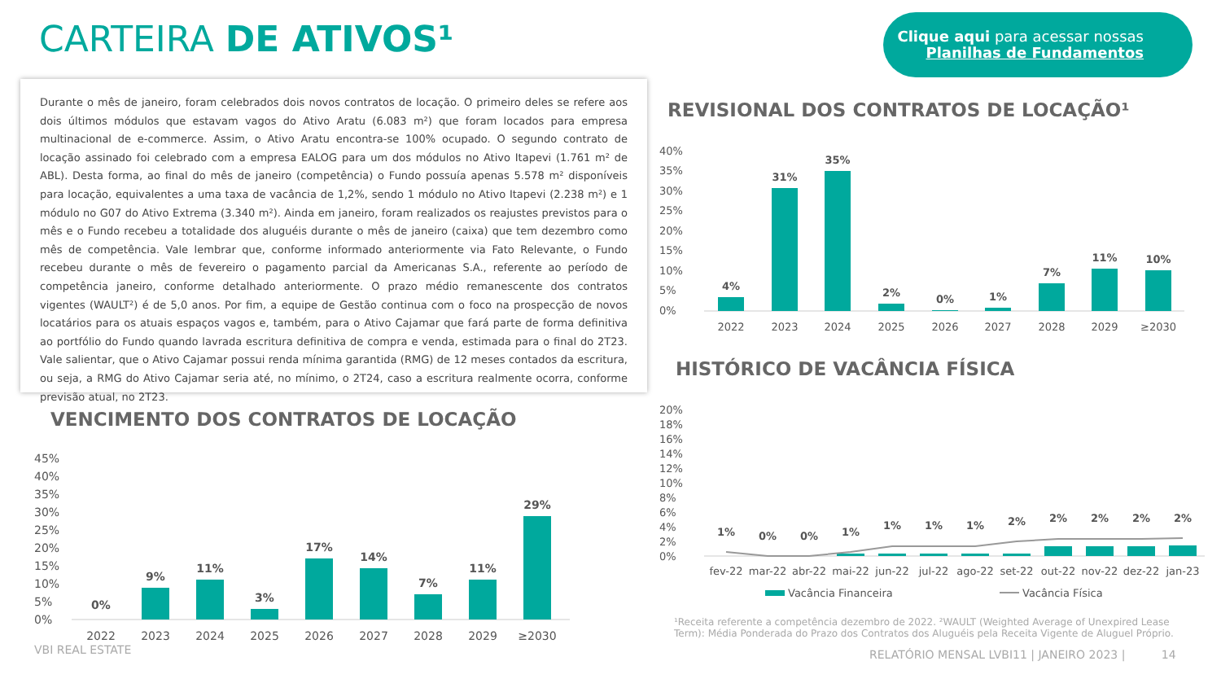CARTEIRA DE ATIVOS¹
Clique aqui para acessar nossas
Planilhas de Fundamentos
Durante o mês de janeiro, foram celebrados dois novos contratos de locação. O primeiro deles se refere aos dois últimos módulos que estavam vagos do Ativo Aratu (6.083 m²) que foram locados para empresa multinacional de e-commerce. Assim, o Ativo Aratu encontra-se 100% ocupado. O segundo contrato de locação assinado foi celebrado com a empresa EALOG para um dos módulos no Ativo Itapevi (1.761 m² de ABL). Desta forma, ao final do mês de janeiro (competência) o Fundo possuía apenas 5.578 m² disponíveis para locação, equivalentes a uma taxa de vacância de 1,2%, sendo 1 módulo no Ativo Itapevi (2.238 m²) e 1 módulo no G07 do Ativo Extrema (3.340 m²). Ainda em janeiro, foram realizados os reajustes previstos para o mês e o Fundo recebeu a totalidade dos aluguéis durante o mês de janeiro (caixa) que tem dezembro como mês de competência. Vale lembrar que, conforme informado anteriormente via Fato Relevante, o Fundo recebeu durante o mês de fevereiro o pagamento parcial da Americanas S.A., referente ao período de competência janeiro, conforme detalhado anteriormente. O prazo médio remanescente dos contratos vigentes (WAULT²) é de 5,0 anos. Por fim, a equipe de Gestão continua com o foco na prospecção de novos locatários para os atuais espaços vagos e, também, para o Ativo Cajamar que fará parte de forma definitiva ao portfólio do Fundo quando lavrada escritura definitiva de compra e venda, estimada para o final do 2T23. Vale salientar, que o Ativo Cajamar possui renda mínima garantida (RMG) de 12 meses contados da escritura, ou seja, a RMG do Ativo Cajamar seria até, no mínimo, o 2T24, caso a escritura realmente ocorra, conforme previsão atual, no 2T23.
REVISIONAL DOS CONTRATOS DE LOCAÇÃO¹
40%
35%
30%
25%
20%
15%
10%
5%
0%
4%
31%
35%
2%
0%
1%
7%
11%
10%
2022
2023
2024
2025
2026
2027
2028
2029
≥2030
HISTÓRICO DE VACÂNCIA FÍSICA
20%
18%
16%
14%
12%
10%
8%
6%
4%
2%
0%
1%
0%
0%
1%
1%
1%
1%
2%
2%
2%
2%
2%
fev-22
mar-22
abr-22
mai-22
jun-22
jul-22
ago-22
set-22
out-22
nov-22
dez-22
jan-23
Vacância Financeira
Vacância Física
VENCIMENTO DOS CONTRATOS DE LOCAÇÃO
45%
40%
35%
30%
25%
20%
15%
10%
5%
0%
0%
9%
11%
3%
17%
14%
7%
11%
29%
2022
2023
2024
2025
2026
2027
2028
2029
≥2030
¹Receita referente a competência dezembro de 2022. ²WAULT (Weighted Average of Unexpired Lease Term): Média Ponderada do Prazo dos Contratos dos Aluguéis pela Receita Vigente de Aluguel Próprio.
VBI REAL ESTATE
RELATÓRIO MENSAL LVBI11 | JANEIRO 2023 | 14